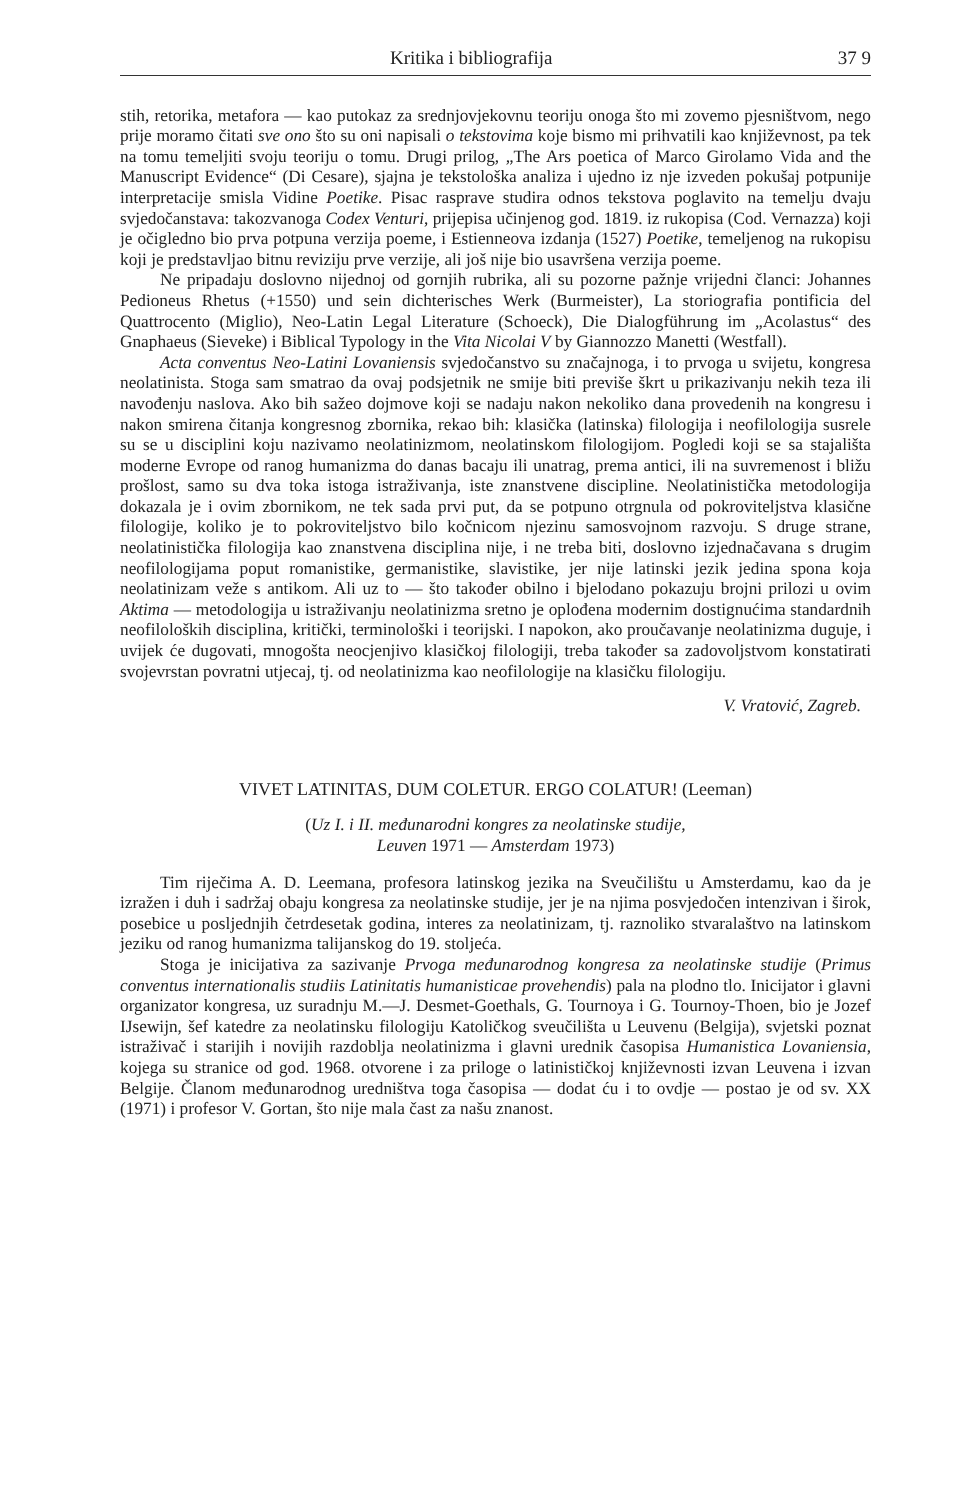Kritika i bibliografija 37 9
stih, retorika, metafora — kao putokaz za srednjovjekovnu teoriju onoga što mi zovemo pjesništvom, nego prije moramo čitati sve ono što su oni napisali o tekstovima koje bismo mi prihvatili kao književnost, pa tek na tomu temeljiti svoju teoriju o tomu. Drugi prilog, „The Ars poetica of Marco Girolamo Vida and the Manuscript Evidence“ (Di Cesare), sjajna je tekstološka analiza i ujedno iz nje izveden pokušaj potpunije interpretacije smisla Vidine Poetike. Pisac rasprave studira odnos tekstova poglavito na temelju dvaju svjedočanstava: takozvanoga Codex Venturi, prijepisa učinjenog god. 1819. iz rukopisa (Cod. Vernazza) koji je očigledno bio prva potpuna verzija poeme, i Estienneova izdanja (1527) Poetike, temeljenog na rukopisu koji je predstavljao bitnu reviziju prve verzije, ali još nije bio usavršena verzija poeme.
Ne pripadaju doslovno nijednoj od gornjih rubrika, ali su pozorne pažnje vrijedni članci: Johannes Pedioneus Rhetus (+1550) und sein dichterisches Werk (Burmeister), La storiografia pontificia del Quattrocento (Miglio), Neo-Latin Legal Literature (Schoeck), Die Dialogführung im „Acolastus“ des Gnaphaeus (Sieveke) i Biblical Typology in the Vita Nicolai V by Giannozzo Manetti (Westfall).
Acta conventus Neo-Latini Lovaniensis svjedočanstvo su značajnoga, i to prvoga u svijetu, kongresa neolatinista. Stoga sam smatrao da ovaj podsjetnik ne smije biti previše škrt u prikazivanju nekih teza ili navođenju naslova. Ako bih sažeo dojmove koji se nadaju nakon nekoliko dana provedenih na kongresu i nakon smirena čitanja kongresnog zbornika, rekao bih: klasička (latinska) filologija i neofilologija susrele su se u disciplini koju nazivamo neolatinizmom, neolatinskom filologijom. Pogledi koji se sa stajališta moderne Evrope od ranog humanizma do danas bacaju ili unatrag, prema antici, ili na suvremenost i bližu prošlost, samo su dva toka istoga istraživanja, iste znanstvene discipline. Neolatinistička metodologija dokazala je i ovim zbornikom, ne tek sada prvi put, da se potpuno otrgnula od pokroviteljstva klasične filologije, koliko je to pokroviteljstvo bilo kočnicom njezinu samosvojnom razvoju. S druge strane, neolatinistička filologija kao znanstvena disciplina nije, i ne treba biti, doslovno izjednačavana s drugim neofilologijama poput romanistike, germanistike, slavistike, jer nije latinski jezik jedina spona koja neolatinizam veže s antikom. Ali uz to — što također obilno i bjelodano pokazuju brojni prilozi u ovim Aktima — metodologija u istraživanju neolatinizma sretno je oplođena modernim dostignućima standardnih neofiloloških disciplina, kritički, terminološki i teorijski. I napokon, ako proučavanje neolatinizma duguje, i uvijek će dugovati, mnogošta neocjenjivo klasičkoj filologiji, treba također sa zadovoljstvom konstatirati svojevrstan povratni utjecaj, tj. od neolatinizma kao neofilologije na klasičku filologiju.
V. Vratović, Zagreb.
VIVET LATINITAS, DUM COLETUR. ERGO COLATUR! (Leeman)
(Uz I. i II. međunarodni kongres za neolatinske studije,
Leuven 1971 — Amsterdam 1973)
Tim riječima A. D. Leemana, profesora latinskog jezika na Sveučilištu u Amsterdamu, kao da je izražen i duh i sadržaj obaju kongresa za neolatinske studije, jer je na njima posvjedočen intenzivan i širok, posebice u posljednjih četrdesetak godina, interes za neolatinizam, tj. raznoliko stvaralaštvo na latinskom jeziku od ranog humanizma talijanskog do 19. stoljeća.
Stoga je inicijativa za sazivanje Prvoga međunarodnog kongresa za neolatinske studije (Primus conventus internationalis studiis Latinitatis humanisticae provehendis) pala na plodno tlo. Inicijator i glavni organizator kongresa, uz suradnju M.—J. Desmet-Goethals, G. Tournoya i G. Tournoy-Thoen, bio je Jozef IJsewijn, šef katedre za neolatinsku filologiju Katoličkog sveučilišta u Leuvenu (Belgija), svjetski poznat istraživač i starijih i novijih razdoblja neolatinizma i glavni urednik časopisa Humanistica Lovaniensia, kojega su stranice od god. 1968. otvorene i za priloge o latinističkoj književnosti izvan Leuvena i izvan Belgije. Članom međunarodnog uredništva toga časopisa — dodat ću i to ovdje — postao je od sv. XX (1971) i profesor V. Gortan, što nije mala čast za našu znanost.